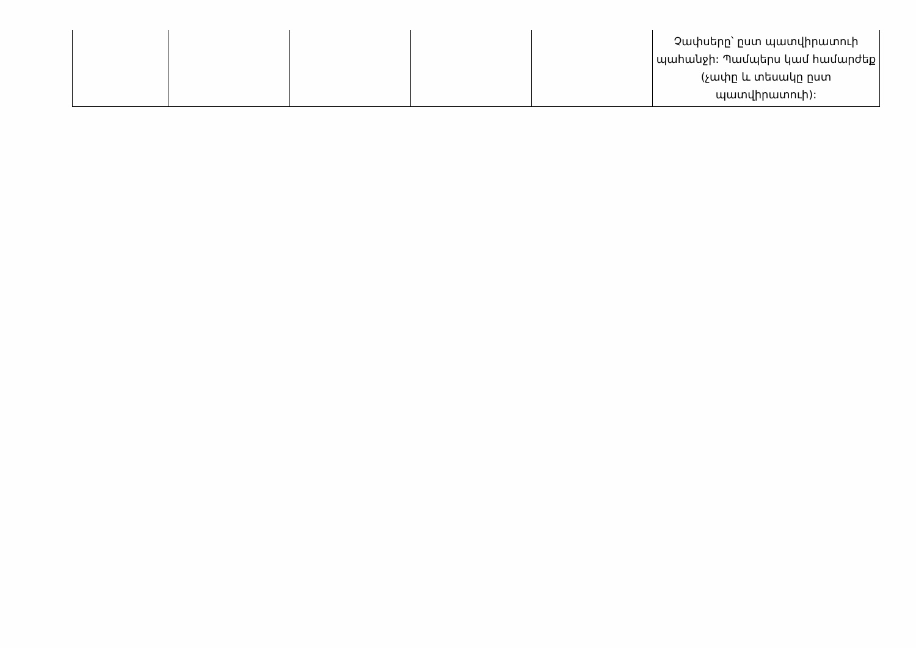| | | | | | Չափսերը՝ ըստ պատվիրատուի պահանջի: Պամպերս կամ համարժեք (չափը և տեսակը ըստ պատվիրատուի): |